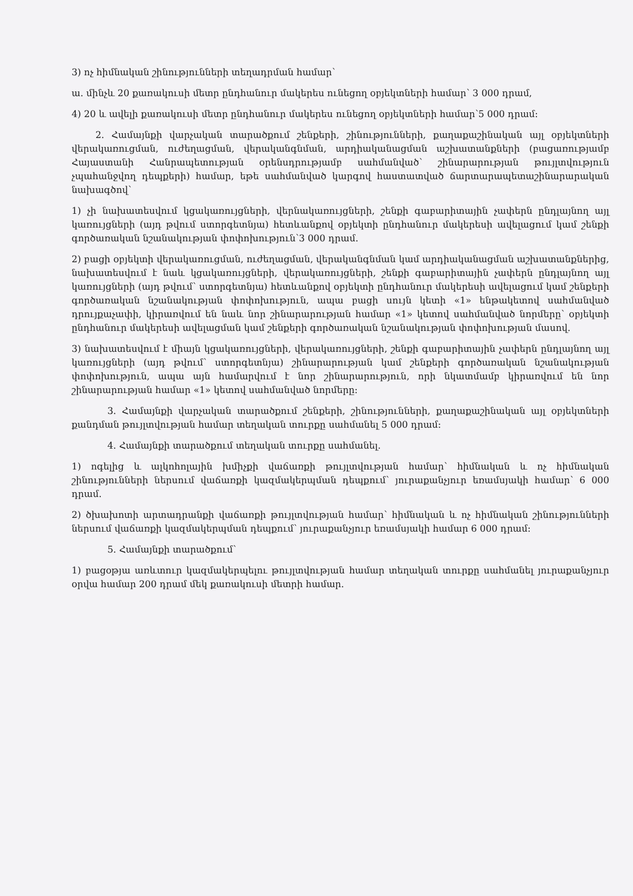3) ոչ հիմնական շինությունների տեղադրման համար՝
ա. մինչև 20 քառակուսի մետր ընդհանուր մակերես ունեցող օբյեկտների համար՝ 3 000 դրամ,
4) 20 և ավելի քառակուսի մետր ընդհանուր մակերես ունեցող օբյեկտների համար՝5 000 դրամ:
2. Համայնքի վարչական տարածքում շենքերի, շինությունների, քաղաքաշինական այլ օբյեկտների վերակառուցման, ուժեղացման, վերականգնման, արդիականացման աշխատանքների (բացառությամբ Հայաստանի Հանրապետության օրենսդրությամբ սահմանված՝ շինարարության թույլտվություն չպահանջվող դեպքերի) համար, եթե սահմանված կարգով հաստատված ճարտարապետաշինարարական նախագծով՝
1) չի նախատեսվում կցակառույցների, վերնակառույցների, շենքի գաբարիտային չափերն ընդլայնող այլ կառույցների (այդ թվում ստորգետնյա) հետևանքով օբյեկտի ընդհանուր մակերեսի ավելացում կամ շենքի գործառական նշանակության փոփոխություն՝3 000 դրամ.
2) բացի օբյեկտի վերակառուցման, ուժեղացման, վերականգնման կամ արդիականացման աշխատանքներից, նախատեսվում է նաև կցակառույցների, վերակառույցների, շենքի գաբարիտային չափերն ընդլայնող այլ կառույցների (այդ թվում՝ ստորգետնյա) հետևանքով օբյեկտի ընդհանուր մակերեսի ավելացում կամ շենքերի գործառական նշանակության փոփոխություն, ապա բացի սույն կետի «1» ենթակետով սահմանված դրույքաչափի, կիրառվում են նաև նոր շինարարության համար «1» կետով սահմանված նորմերը՝ օբյեկտի ընդհանուր մակերեսի ավելացման կամ շենքերի գործառական նշանակության փոփոխության մասով.
3) նախատեսվում է միայն կցակառույցների, վերակառույցների, շենքի գաբարիտային չափերն ընդլայնող այլ կառույցների (այդ թվում՝ ստորգետնյա) շինարարության կամ շենքերի գործառական նշանակության փոփոխություն, ապա այն համարվում է նոր շինարարություն, որի նկատմամբ կիրառվում են նոր շինարարության համար «1» կետով սահմանված նորմերը:
3. Համայնքի վարչական տարածքում շենքերի, շինությունների, քաղաքաշինական այլ օբյեկտների քանդման թույլտվության համար տեղական տուրքը սահմանել 5 000 դրամ:
4. Համայնքի տարածքում տեղական տուրքը սահմանել.
1) ոգելից և ալկոհոլային խմիչքի վաճառքի թույլտվության համար՝ հիմնական և ոչ հիմնական շինությունների ներսում վաճառքի կազմակերպման դեպքում՝ յուրաքանչյուր եռամսյակի համար՝ 6 000 դրամ.
2) ծխախոտի արտադրանքի վաճառքի թույլտվության համար՝ հիմնական և ոչ հիմնական շինությունների ներսում վաճառքի կազմակերպման դեպքում՝ յուրաքանչյուր եռամսյակի համար 6 000 դրամ:
5. Համայնքի տարածքում՝
1) բացօթյա առևտուր կազմակերպելու թույլտվության համար տեղական տուրքը սահմանել յուրաքանչյուր օրվա համար 200 դրամ մեկ քառակուսի մետրի համար.